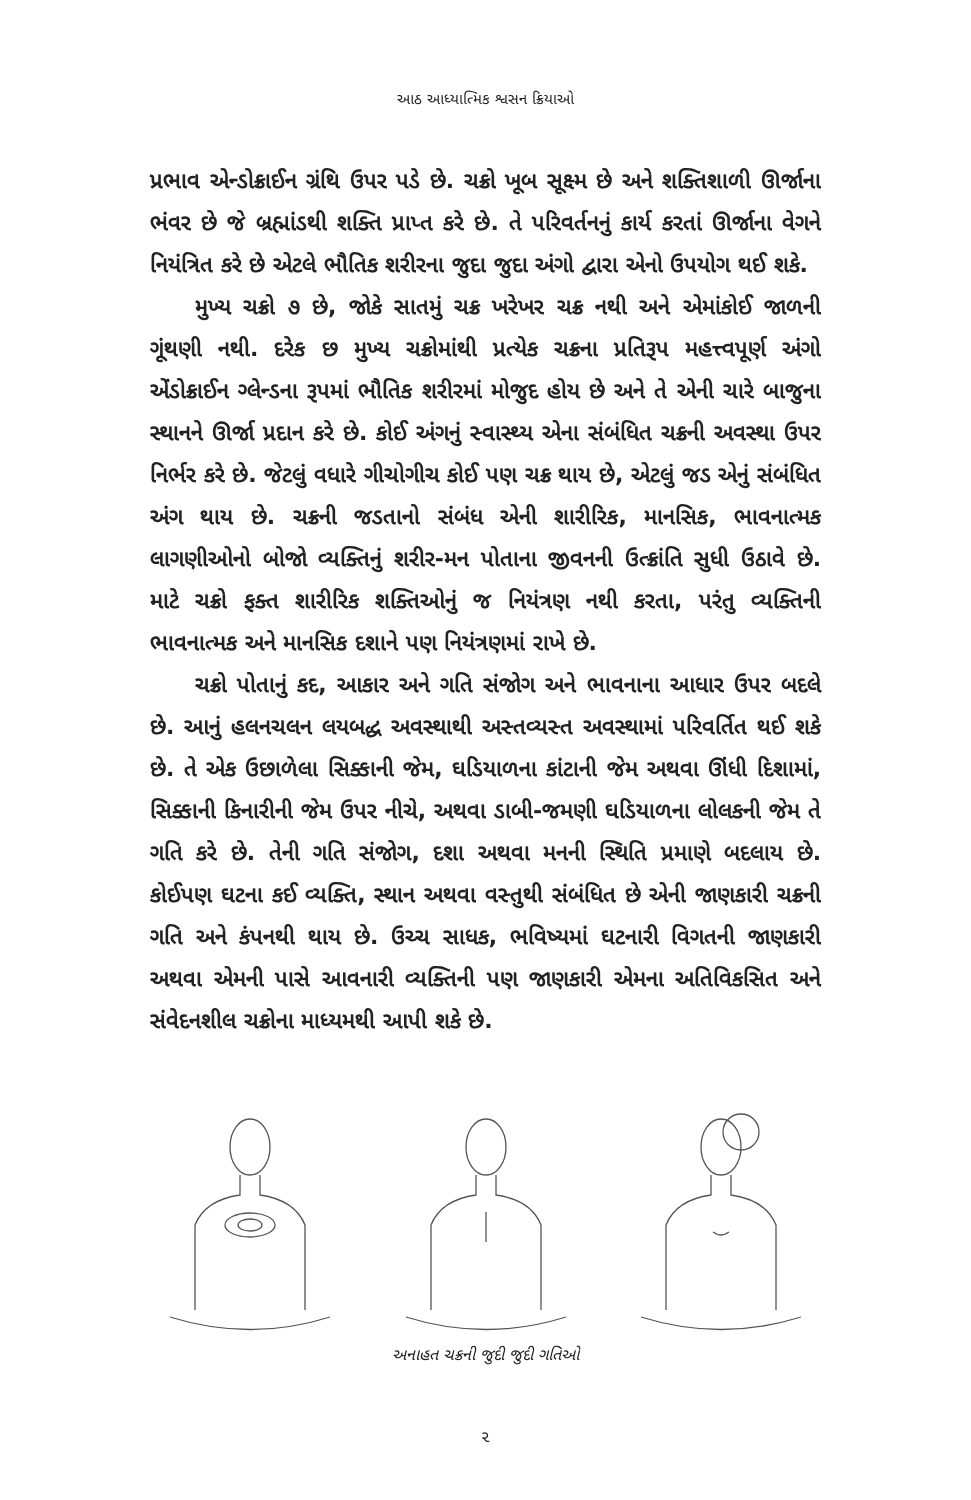આઠ આધ્યાત્મિક શ્વસન ક્રિયાઓ
પ્રભાવ એન્ડોક્રાઈન ગ્રંથિ ઉપર પડે છે. ચક્રો ખૂબ સૂક્ષ્મ છે અને શક્તિશાળી ઊર્જાના ભંવર છે જે બ્રહ્માંડથી શક્તિ પ્રાપ્ત કરે છે. તે પરિવર્તનનું કાર્ય કરતાં ઊર્જાના વેગને નિયંત્રિત કરે છે એટલે ભૌતિક શરીરના જુદા જુદા અંગો દ્વારા એનો ઉપયોગ થઈ શકે.
મુખ્ય ચક્રો ૭ છે, જોકે સાતમું ચક્ર ખરેખર ચક્ર નથી અને એમાંકોઈ જાળની ગૂંથણી નથી. દરેક છ મુખ્ય ચક્રોમાંથી પ્રત્યેક ચક્રના પ્રતિરૂપ મહત્ત્વપૂર્ણ અંગો એંડોક્રાઈન ગ્લેન્ડના રૂપમાં ભૌતિક શરીરમાં મોજુદ હોય છે અને તે એની ચારે બાજુના સ્થાનને ઊર્જા પ્રદાન કરે છે. કોઈ અંગનું સ્વાસ્થ્ય એના સંબંધિત ચક્રની અવસ્થા ઉપર નિર્ભર કરે છે. જેટલું વધારે ગીચોગીચ કોઈ પણ ચક્ર થાય છે, એટલું જડ એનું સંબંધિત અંગ થાય છે. ચક્રની જડતાનો સંબંધ એની શારીરિક, માનસિક, ભાવનાત્મક લાગણીઓનો બોજો વ્યક્તિનું શરીર-મન પોતાના જીવનની ઉત્ક્રાંતિ સુધી ઉઠાવે છે. માટે ચક્રો ફક્ત શારીરિક શક્તિઓનું જ નિયંત્રણ નથી કરતા, પરંતુ વ્યક્તિની ભાવનાત્મક અને માનસિક દશાને પણ નિયંત્રણમાં રાખે છે.
ચક્રો પોતાનું કદ, આકાર અને ગતિ સંજોગ અને ભાવનાના આધાર ઉપર બદલે છે. આનું હલનચલન લયબદ્ધ અવસ્થાથી અસ્તવ્યસ્ત અવસ્થામાં પરિવર્તિત થઈ શકે છે. તે એક ઉછાળેલા સિક્કાની જેમ, ઘડિયાળના કાંટાની જેમ અથવા ઊંધી દિશામાં, સિક્કાની કિનારીની જેમ ઉપર નીચે, અથવા ડાબી-જમણી ઘડિયાળના લોલકની જેમ તે ગતિ કરે છે. તેની ગતિ સંજોગ, દશા અથવા મનની સ્થિતિ પ્રમાણે બદલાય છે. કોઈપણ ઘટના કઈ વ્યક્તિ, સ્થાન અથવા વસ્તુથી સંબંધિત છે એની જાણકારી ચક્રની ગતિ અને કંપનથી થાય છે. ઉચ્ચ સાધક, ભવિષ્યમાં ઘટનારી વિગતની જાણકારી અથવા એમની પાસે આવનારી વ્યક્તિની પણ જાણકારી એમના અતિવિકસિત અને સંવેદનશીલ ચક્રોના માધ્યમથી આપી શકે છે.
અનાહત ચક્રની જુદી જુદી ગતિઓ
૨